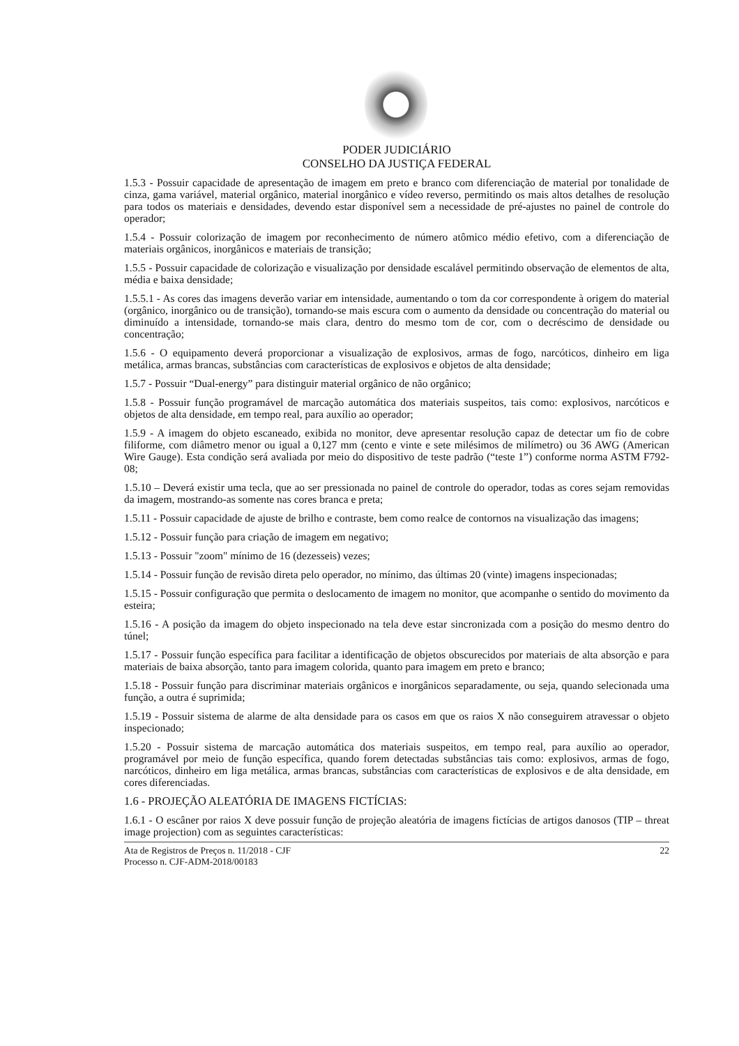PODER JUDICIÁRIO
CONSELHO DA JUSTIÇA FEDERAL
1.5.3 - Possuir capacidade de apresentação de imagem em preto e branco com diferenciação de material por tonalidade de cinza, gama variável, material orgânico, material inorgânico e vídeo reverso, permitindo os mais altos detalhes de resolução para todos os materiais e densidades, devendo estar disponível sem a necessidade de pré-ajustes no painel de controle do operador;
1.5.4 - Possuir colorização de imagem por reconhecimento de número atômico médio efetivo, com a diferenciação de materiais orgânicos, inorgânicos e materiais de transição;
1.5.5 - Possuir capacidade de colorização e visualização por densidade escalável permitindo observação de elementos de alta, média e baixa densidade;
1.5.5.1 - As cores das imagens deverão variar em intensidade, aumentando o tom da cor correspondente à origem do material (orgânico, inorgânico ou de transição), tornando-se mais escura com o aumento da densidade ou concentração do material ou diminuído a intensidade, tornando-se mais clara, dentro do mesmo tom de cor, com o decréscimo de densidade ou concentração;
1.5.6 - O equipamento deverá proporcionar a visualização de explosivos, armas de fogo, narcóticos, dinheiro em liga metálica, armas brancas, substâncias com características de explosivos e objetos de alta densidade;
1.5.7 - Possuir “Dual-energy” para distinguir material orgânico de não orgânico;
1.5.8 - Possuir função programável de marcação automática dos materiais suspeitos, tais como: explosivos, narcóticos e objetos de alta densidade, em tempo real, para auxílio ao operador;
1.5.9 - A imagem do objeto escaneado, exibida no monitor, deve apresentar resolução capaz de detectar um fio de cobre filiforme, com diâmetro menor ou igual a 0,127 mm (cento e vinte e sete milésimos de milímetro) ou 36 AWG (American Wire Gauge). Esta condição será avaliada por meio do dispositivo de teste padrão (“teste 1”) conforme norma ASTM F792-08;
1.5.10 – Deverá existir uma tecla, que ao ser pressionada no painel de controle do operador, todas as cores sejam removidas da imagem, mostrando-as somente nas cores branca e preta;
1.5.11 - Possuir capacidade de ajuste de brilho e contraste, bem como realce de contornos na visualização das imagens;
1.5.12 - Possuir função para criação de imagem em negativo;
1.5.13 - Possuir "zoom" mínimo de 16 (dezesseis) vezes;
1.5.14 - Possuir função de revisão direta pelo operador, no mínimo, das últimas 20 (vinte) imagens inspecionadas;
1.5.15 - Possuir configuração que permita o deslocamento de imagem no monitor, que acompanhe o sentido do movimento da esteira;
1.5.16 - A posição da imagem do objeto inspecionado na tela deve estar sincronizada com a posição do mesmo dentro do túnel;
1.5.17 - Possuir função específica para facilitar a identificação de objetos obscurecidos por materiais de alta absorção e para materiais de baixa absorção, tanto para imagem colorida, quanto para imagem em preto e branco;
1.5.18 - Possuir função para discriminar materiais orgânicos e inorgânicos separadamente, ou seja, quando selecionada uma função, a outra é suprimida;
1.5.19 - Possuir sistema de alarme de alta densidade para os casos em que os raios X não conseguirem atravessar o objeto inspecionado;
1.5.20 - Possuir sistema de marcação automática dos materiais suspeitos, em tempo real, para auxílio ao operador, programável por meio de função específica, quando forem detectadas substâncias tais como: explosivos, armas de fogo, narcóticos, dinheiro em liga metálica, armas brancas, substâncias com características de explosivos e de alta densidade, em cores diferenciadas.
1.6 - PROJEÇÃO ALEATÓRIA DE IMAGENS FICTÍCIAS:
1.6.1 - O escâner por raios X deve possuir função de projeção aleatória de imagens fictícias de artigos danosos (TIP – threat image projection) com as seguintes características:
Ata de Registros de Preços n. 11/2018 - CJF
Processo n. CJF-ADM-2018/00183
22